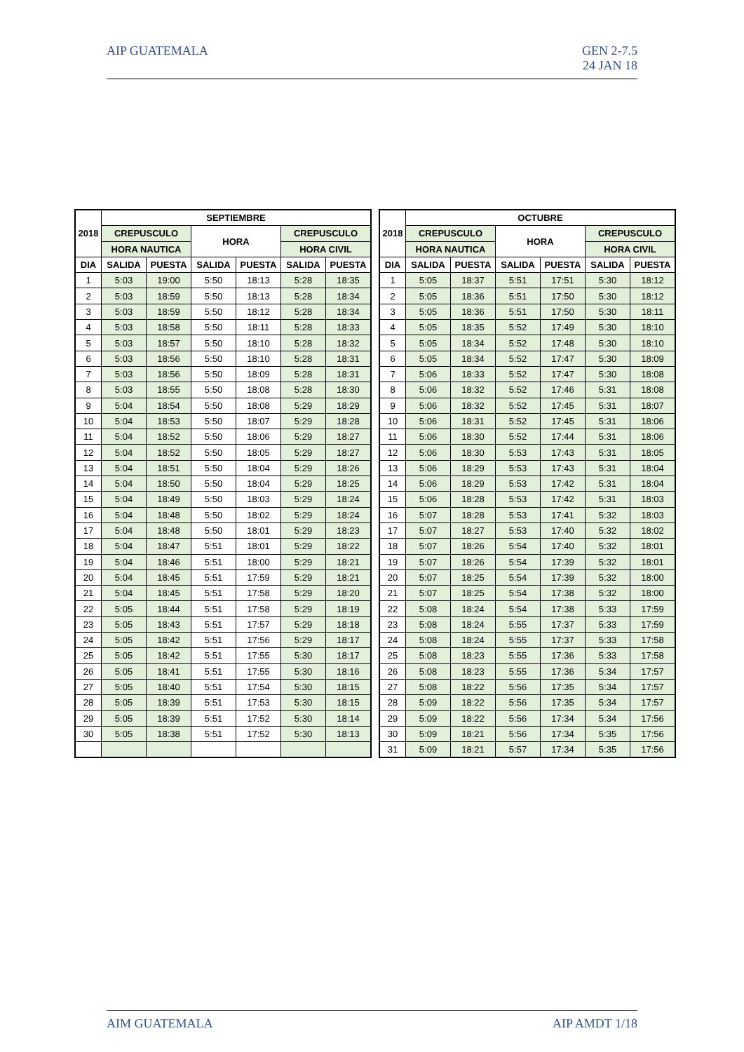AIP GUATEMALA GEN 2-7.5
24 JAN 18
| 2018 | SEPTIEMBRE | | | | | |
| --- | --- | --- | --- | --- | --- | --- |
| | CREPUSCULO | | HORA | | CREPUSCULO | |
| | HORA NAUTICA | | | | HORA CIVIL | |
| DIA | SALIDA | PUESTA | SALIDA | PUESTA | SALIDA | PUESTA |
| 1 | 5:03 | 19:00 | 5:50 | 18:13 | 5:28 | 18:35 |
| 2 | 5:03 | 18:59 | 5:50 | 18:13 | 5:28 | 18:34 |
| 3 | 5:03 | 18:59 | 5:50 | 18:12 | 5:28 | 18:34 |
| 4 | 5:03 | 18:58 | 5:50 | 18:11 | 5:28 | 18:33 |
| 5 | 5:03 | 18:57 | 5:50 | 18:10 | 5:28 | 18:32 |
| 6 | 5:03 | 18:56 | 5:50 | 18:10 | 5:28 | 18:31 |
| 7 | 5:03 | 18:56 | 5:50 | 18:09 | 5:28 | 18:31 |
| 8 | 5:03 | 18:55 | 5:50 | 18:08 | 5:28 | 18:30 |
| 9 | 5:04 | 18:54 | 5:50 | 18:08 | 5:29 | 18:29 |
| 10 | 5:04 | 18:53 | 5:50 | 18:07 | 5:29 | 18:28 |
| 11 | 5:04 | 18:52 | 5:50 | 18:06 | 5:29 | 18:27 |
| 12 | 5:04 | 18:52 | 5:50 | 18:05 | 5:29 | 18:27 |
| 13 | 5:04 | 18:51 | 5:50 | 18:04 | 5:29 | 18:26 |
| 14 | 5:04 | 18:50 | 5:50 | 18:04 | 5:29 | 18:25 |
| 15 | 5:04 | 18:49 | 5:50 | 18:03 | 5:29 | 18:24 |
| 16 | 5:04 | 18:48 | 5:50 | 18:02 | 5:29 | 18:24 |
| 17 | 5:04 | 18:48 | 5:50 | 18:01 | 5:29 | 18:23 |
| 18 | 5:04 | 18:47 | 5:51 | 18:01 | 5:29 | 18:22 |
| 19 | 5:04 | 18:46 | 5:51 | 18:00 | 5:29 | 18:21 |
| 20 | 5:04 | 18:45 | 5:51 | 17:59 | 5:29 | 18:21 |
| 21 | 5:04 | 18:45 | 5:51 | 17:58 | 5:29 | 18:20 |
| 22 | 5:05 | 18:44 | 5:51 | 17:58 | 5:29 | 18:19 |
| 23 | 5:05 | 18:43 | 5:51 | 17:57 | 5:29 | 18:18 |
| 24 | 5:05 | 18:42 | 5:51 | 17:56 | 5:29 | 18:17 |
| 25 | 5:05 | 18:42 | 5:51 | 17:55 | 5:30 | 18:17 |
| 26 | 5:05 | 18:41 | 5:51 | 17:55 | 5:30 | 18:16 |
| 27 | 5:05 | 18:40 | 5:51 | 17:54 | 5:30 | 18:15 |
| 28 | 5:05 | 18:39 | 5:51 | 17:53 | 5:30 | 18:15 |
| 29 | 5:05 | 18:39 | 5:51 | 17:52 | 5:30 | 18:14 |
| 30 | 5:05 | 18:38 | 5:51 | 17:52 | 5:30 | 18:13 |
| 2018 | OCTUBRE | | | | | |
| --- | --- | --- | --- | --- | --- | --- |
| | CREPUSCULO | | HORA | | CREPUSCULO | |
| | HORA NAUTICA | | | | HORA CIVIL | |
| DIA | SALIDA | PUESTA | SALIDA | PUESTA | SALIDA | PUESTA |
| 1 | 5:05 | 18:37 | 5:51 | 17:51 | 5:30 | 18:12 |
| 2 | 5:05 | 18:36 | 5:51 | 17:50 | 5:30 | 18:12 |
| 3 | 5:05 | 18:36 | 5:51 | 17:50 | 5:30 | 18:11 |
| 4 | 5:05 | 18:35 | 5:52 | 17:49 | 5:30 | 18:10 |
| 5 | 5:05 | 18:34 | 5:52 | 17:48 | 5:30 | 18:10 |
| 6 | 5:05 | 18:34 | 5:52 | 17:47 | 5:30 | 18:09 |
| 7 | 5:06 | 18:33 | 5:52 | 17:47 | 5:30 | 18:08 |
| 8 | 5:06 | 18:32 | 5:52 | 17:46 | 5:31 | 18:08 |
| 9 | 5:06 | 18:32 | 5:52 | 17:45 | 5:31 | 18:07 |
| 10 | 5:06 | 18:31 | 5:52 | 17:45 | 5:31 | 18:06 |
| 11 | 5:06 | 18:30 | 5:52 | 17:44 | 5:31 | 18:06 |
| 12 | 5:06 | 18:30 | 5:53 | 17:43 | 5:31 | 18:05 |
| 13 | 5:06 | 18:29 | 5:53 | 17:43 | 5:31 | 18:04 |
| 14 | 5:06 | 18:29 | 5:53 | 17:42 | 5:31 | 18:04 |
| 15 | 5:06 | 18:28 | 5:53 | 17:42 | 5:31 | 18:03 |
| 16 | 5:07 | 18:28 | 5:53 | 17:41 | 5:32 | 18:03 |
| 17 | 5:07 | 18:27 | 5:53 | 17:40 | 5:32 | 18:02 |
| 18 | 5:07 | 18:26 | 5:54 | 17:40 | 5:32 | 18:01 |
| 19 | 5:07 | 18:26 | 5:54 | 17:39 | 5:32 | 18:01 |
| 20 | 5:07 | 18:25 | 5:54 | 17:39 | 5:32 | 18:00 |
| 21 | 5:07 | 18:25 | 5:54 | 17:38 | 5:32 | 18:00 |
| 22 | 5:08 | 18:24 | 5:54 | 17:38 | 5:33 | 17:59 |
| 23 | 5:08 | 18:24 | 5:55 | 17:37 | 5:33 | 17:59 |
| 24 | 5:08 | 18:24 | 5:55 | 17:37 | 5:33 | 17:58 |
| 25 | 5:08 | 18:23 | 5:55 | 17:36 | 5:33 | 17:58 |
| 26 | 5:08 | 18:23 | 5:55 | 17:36 | 5:34 | 17:57 |
| 27 | 5:08 | 18:22 | 5:56 | 17:35 | 5:34 | 17:57 |
| 28 | 5:09 | 18:22 | 5:56 | 17:35 | 5:34 | 17:57 |
| 29 | 5:09 | 18:22 | 5:56 | 17:34 | 5:34 | 17:56 |
| 30 | 5:09 | 18:21 | 5:56 | 17:34 | 5:35 | 17:56 |
| 31 | 5:09 | 18:21 | 5:57 | 17:34 | 5:35 | 17:56 |
AIM GUATEMALA AIP AMDT 1/18